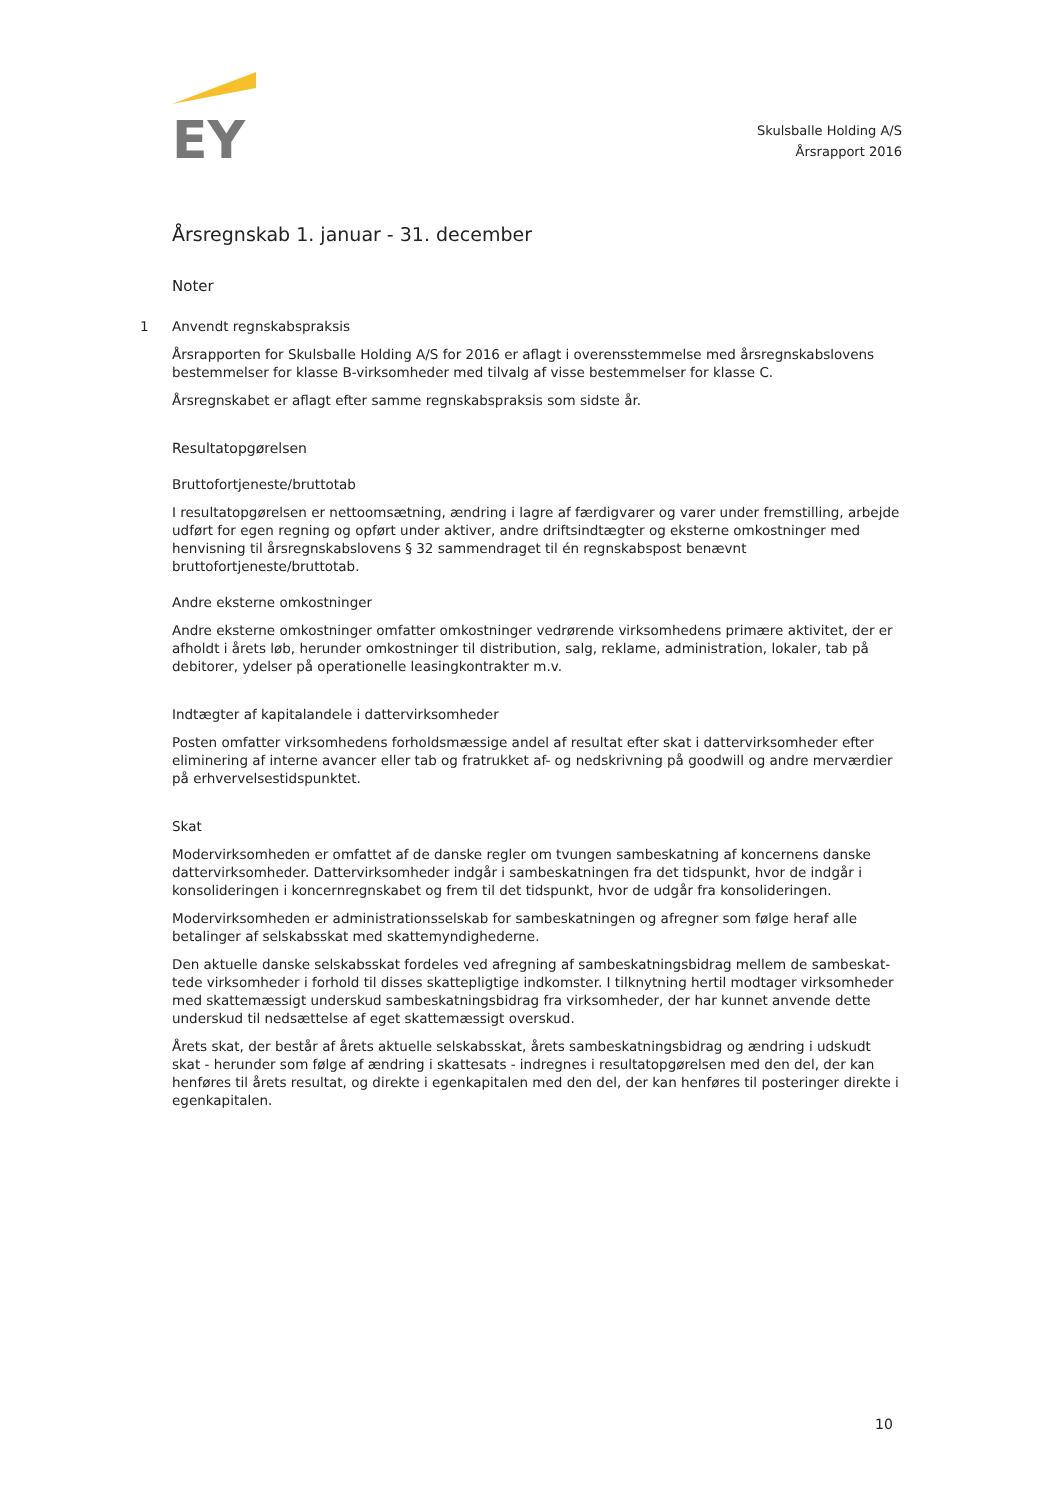EY
Skulsballe Holding A/S
Årsrapport 2016
Årsregnskab 1. januar - 31. december
Noter
1 Anvendt regnskabspraksis
Årsrapporten for Skulsballe Holding A/S for 2016 er aflagt i overensstemmelse med årsregnskabslovens bestemmelser for klasse B-virksomheder med tilvalg af visse bestemmelser for klasse C.
Årsregnskabet er aflagt efter samme regnskabspraksis som sidste år.
Resultatopgørelsen
Bruttofortjeneste/bruttotab
I resultatopgørelsen er nettoomsætning, ændring i lagre af færdigvarer og varer under fremstilling, arbejde udført for egen regning og opført under aktiver, andre driftsindtægter og eksterne omkostninger med henvisning til årsregnskabslovens § 32 sammendraget til én regnskabspost benævnt bruttofortjeneste/bruttotab.
Andre eksterne omkostninger
Andre eksterne omkostninger omfatter omkostninger vedrørende virksomhedens primære aktivitet, der er afholdt i årets løb, herunder omkostninger til distribution, salg, reklame, administration, lokaler, tab på debitorer, ydelser på operationelle leasingkontrakter m.v.
Indtægter af kapitalandele i dattervirksomheder
Posten omfatter virksomhedens forholdsmæssige andel af resultat efter skat i dattervirksomheder efter eliminering af interne avancer eller tab og fratrukket af- og nedskrivning på goodwill og andre merværdi­er på erhvervelsestidspunktet.
Skat
Modervirksomheden er omfattet af de danske regler om tvungen sambeskatning af koncernens danske dattervirksomheder. Dattervirksomheder indgår i sambeskatningen fra det tidspunkt, hvor de indgår i konsolideringen i koncernregnskabet og frem til det tidspunkt, hvor de udgår fra konsolideringen.
Modervirksomheden er administrationsselskab for sambeskatningen og afregner som følge heraf alle betalinger af selskabsskat med skattemyndighederne.
Den aktuelle danske selskabsskat fordeles ved afregning af sambeskatningsbidrag mellem de sambeskat­tede virksomheder i forhold til disses skattepligtige indkomster. I tilknytning hertil modtager virksomhe­der med skattemæssigt underskud sambeskatningsbidrag fra virksomheder, der har kunnet anvende det­te underskud til nedsættelse af eget skattemæssigt overskud.
Årets skat, der består af årets aktuelle selskabsskat, årets sambeskatningsbidrag og ændring i udskudt skat - herunder som følge af ændring i skattesats - indregnes i resultatopgørelsen med den del, der kan henføres til årets resultat, og direkte i egenkapitalen med den del, der kan henføres til posteringer direk­te i egenkapitalen.
10